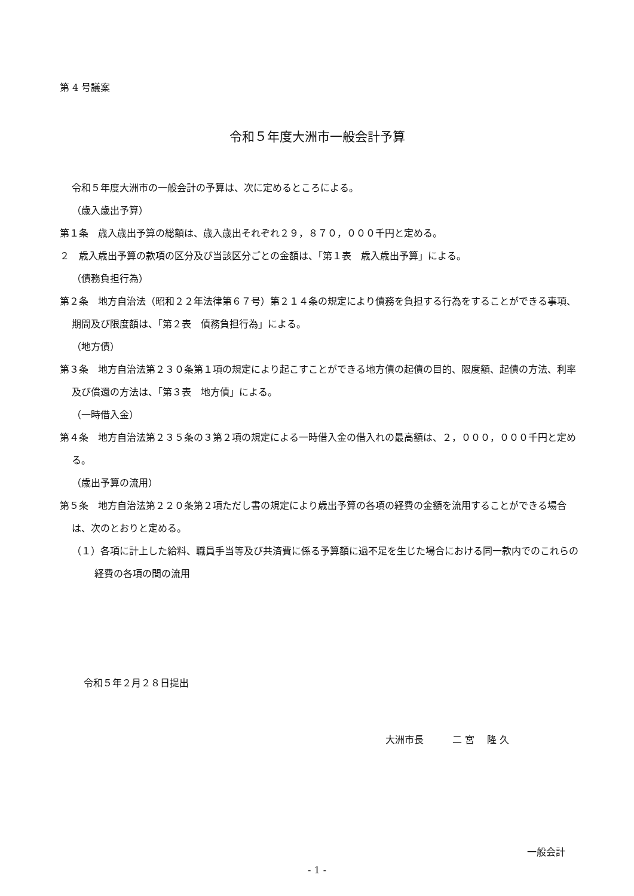第 4 号議案
令和５年度大洲市一般会計予算
令和５年度大洲市の一般会計の予算は、次に定めるところによる。
（歳入歳出予算）
第１条　歳入歳出予算の総額は、歳入歳出それぞれ２９，８７０，０００千円と定める。
２　歳入歳出予算の款項の区分及び当該区分ごとの金額は、「第１表　歳入歳出予算」による。
（債務負担行為）
第２条　地方自治法（昭和２２年法律第６７号）第２１４条の規定により債務を負担する行為をすることができる事項、期間及び限度額は、「第２表　債務負担行為」による。
（地方債）
第３条　地方自治法第２３０条第１項の規定により起こすことができる地方債の起債の目的、限度額、起債の方法、利率及び償還の方法は、「第３表　地方債」による。
（一時借入金）
第４条　地方自治法第２３５条の３第２項の規定による一時借入金の借入れの最高額は、２，０００，０００千円と定める。
（歳出予算の流用）
第５条　地方自治法第２２０条第２項ただし書の規定により歳出予算の各項の経費の金額を流用することができる場合は、次のとおりと定める。
（１）各項に計上した給料、職員手当等及び共済費に係る予算額に過不足を生じた場合における同一款内でのこれらの経費の各項の間の流用
令和５年２月２８日提出
大洲市長　　　二 宮　 隆 久
一般会計
- 1 -